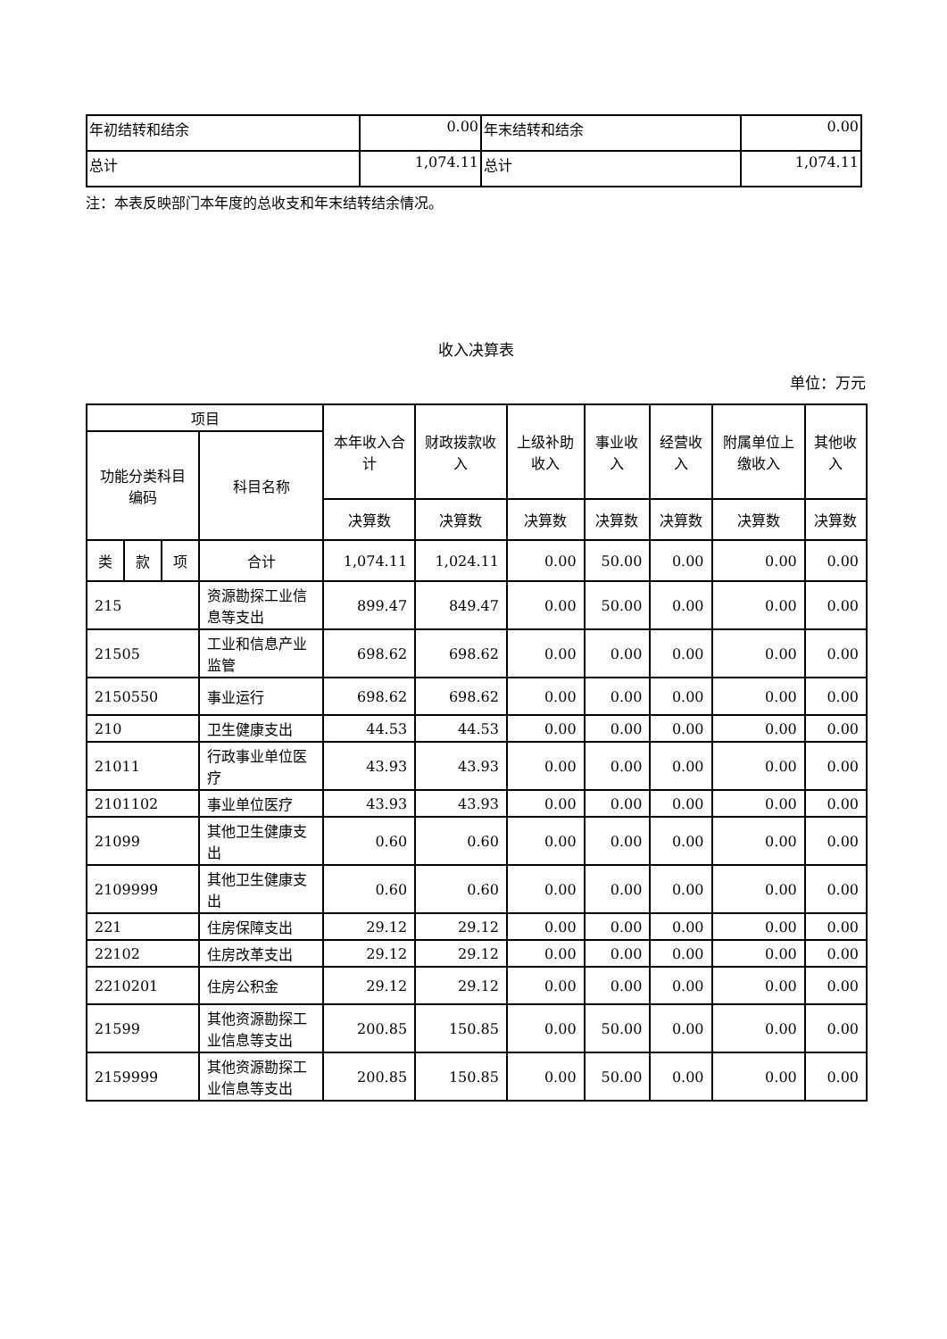| 年初结转和结余 | 0.00 | 年末结转和结余 | 0.00 |
| 总计 | 1,074.11 | 总计 | 1,074.11 |
注：本表反映部门本年度的总收支和年末结转结余情况。
收入决算表
单位：万元
| 项目 | | | | 本年收入合计 | 财政拨款收入 | 上级补助收入 | 事业收入 | 经营收入 | 附属单位上缴收入 | 其他收入 |
| --- | --- | --- | --- | --- | --- | --- | --- | --- | --- | --- |
| 功能分类科目编码 | | | 科目名称 | | | | | | | |
| | | | | 决算数 | 决算数 | 决算数 | 决算数 | 决算数 | 决算数 | 决算数 |
| 类 | 款 | 项 | 合计 | 1,074.11 | 1,024.11 | 0.00 | 50.00 | 0.00 | 0.00 | 0.00 |
| 215 | | | 资源勘探工业信息等支出 | 899.47 | 849.47 | 0.00 | 50.00 | 0.00 | 0.00 | 0.00 |
| 21505 | | | 工业和信息产业监管 | 698.62 | 698.62 | 0.00 | 0.00 | 0.00 | 0.00 | 0.00 |
| 2150550 | | | 事业运行 | 698.62 | 698.62 | 0.00 | 0.00 | 0.00 | 0.00 | 0.00 |
| 210 | | | 卫生健康支出 | 44.53 | 44.53 | 0.00 | 0.00 | 0.00 | 0.00 | 0.00 |
| 21011 | | | 行政事业单位医疗 | 43.93 | 43.93 | 0.00 | 0.00 | 0.00 | 0.00 | 0.00 |
| 2101102 | | | 事业单位医疗 | 43.93 | 43.93 | 0.00 | 0.00 | 0.00 | 0.00 | 0.00 |
| 21099 | | | 其他卫生健康支出 | 0.60 | 0.60 | 0.00 | 0.00 | 0.00 | 0.00 | 0.00 |
| 2109999 | | | 其他卫生健康支出 | 0.60 | 0.60 | 0.00 | 0.00 | 0.00 | 0.00 | 0.00 |
| 221 | | | 住房保障支出 | 29.12 | 29.12 | 0.00 | 0.00 | 0.00 | 0.00 | 0.00 |
| 22102 | | | 住房改革支出 | 29.12 | 29.12 | 0.00 | 0.00 | 0.00 | 0.00 | 0.00 |
| 2210201 | | | 住房公积金 | 29.12 | 29.12 | 0.00 | 0.00 | 0.00 | 0.00 | 0.00 |
| 21599 | | | 其他资源勘探工业信息等支出 | 200.85 | 150.85 | 0.00 | 50.00 | 0.00 | 0.00 | 0.00 |
| 2159999 | | | 其他资源勘探工业信息等支出 | 200.85 | 150.85 | 0.00 | 50.00 | 0.00 | 0.00 | 0.00 |